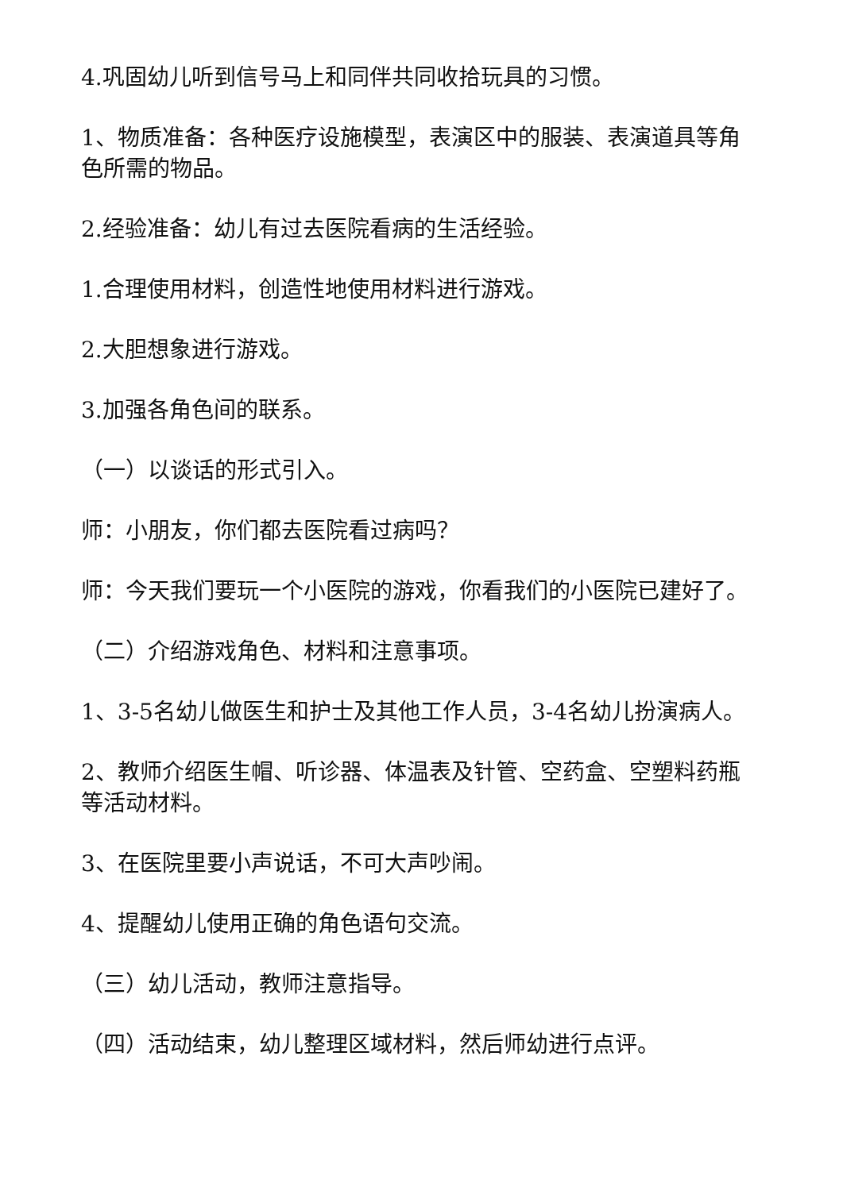4.巩固幼儿听到信号马上和同伴共同收拾玩具的习惯。
1、物质准备：各种医疗设施模型，表演区中的服装、表演道具等角色所需的物品。
2.经验准备：幼儿有过去医院看病的生活经验。
1.合理使用材料，创造性地使用材料进行游戏。
2.大胆想象进行游戏。
3.加强各角色间的联系。
（一）以谈话的形式引入。
师：小朋友，你们都去医院看过病吗？
师：今天我们要玩一个小医院的游戏，你看我们的小医院已建好了。
（二）介绍游戏角色、材料和注意事项。
1、3-5名幼儿做医生和护士及其他工作人员，3-4名幼儿扮演病人。
2、教师介绍医生帽、听诊器、体温表及针管、空药盒、空塑料药瓶等活动材料。
3、在医院里要小声说话，不可大声吵闹。
4、提醒幼儿使用正确的角色语句交流。
（三）幼儿活动，教师注意指导。
（四）活动结束，幼儿整理区域材料，然后师幼进行点评。